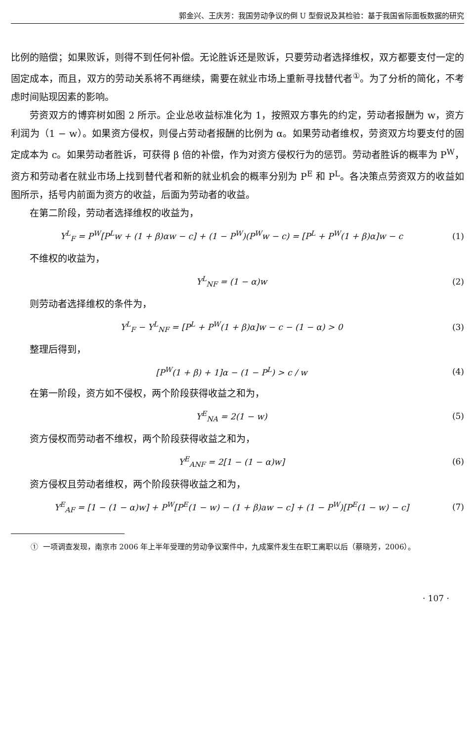郭金兴、王庆芳：我国劳动争议的倒 U 型假说及其检验：基于我国省际面板数据的研究
比例的赔偿；如果败诉，则得不到任何补偿。无论胜诉还是败诉，只要劳动者选择维权，双方都要支付一定的固定成本，而且，双方的劳动关系将不再继续，需要在就业市场上重新寻找替代者<sup>①</sup>。为了分析的简化，不考虑时间贴现因素的影响。
劳资双方的博弈树如图 2 所示。企业总收益标准化为 1，按照双方事先的约定，劳动者报酬为 w，资方利润为（1 − w）。如果资方侵权，则侵占劳动者报酬的比例为 α。如果劳动者维权，劳资双方均要支付的固定成本为 c。如果劳动者胜诉，可获得 β 倍的补偿，作为对资方侵权行为的惩罚。劳动者胜诉的概率为 P<sup>W</sup>，资方和劳动者在就业市场上找到替代者和新的就业机会的概率分别为 P<sup>E</sup> 和 P<sup>L</sup>。各决策点劳资双方的收益如图所示，括号内前面为资方的收益，后面为劳动者的收益。
在第二阶段，劳动者选择维权的收益为，
Y<sup>L</sup><sub>F</sub> = P<sup>W</sup>[P<sup>L</sup>w + (1 + β)αw − c] + (1 − P<sup>W</sup>)(P<sup>W</sup>w − c) = [P<sup>L</sup> + P<sup>W</sup>(1 + β)α]w − c (1)
不维权的收益为，
Y<sup>L</sup><sub>NF</sub> = (1 − α)w (2)
则劳动者选择维权的条件为，
Y<sup>L</sup><sub>F</sub> − Y<sup>L</sup><sub>NF</sub> = [P<sup>L</sup> + P<sup>W</sup>(1 + β)α]w − c − (1 − α) > 0 (3)
整理后得到，
[P<sup>W</sup>(1 + β) + 1]α − (1 − P<sup>L</sup>) > c / w (4)
在第一阶段，资方如不侵权，两个阶段获得收益之和为，
Y<sup>E</sup><sub>NA</sub> = 2(1 − w) (5)
资方侵权而劳动者不维权，两个阶段获得收益之和为，
Y<sup>E</sup><sub>ANF</sub> = 2[1 − (1 − α)w] (6)
资方侵权且劳动者维权，两个阶段获得收益之和为，
Y<sup>E</sup><sub>AF</sub> = [1 − (1 − α)w] + P<sup>W</sup>[P<sup>E</sup>(1 − w) − (1 + β)aw − c] + (1 − P<sup>W</sup>)[P<sup>E</sup>(1 − w) − c] (7)
① 一项调查发现，南京市 2006 年上半年受理的劳动争议案件中，九成案件发生在职工离职以后（蔡晓芳，2006）。
· 107 ·